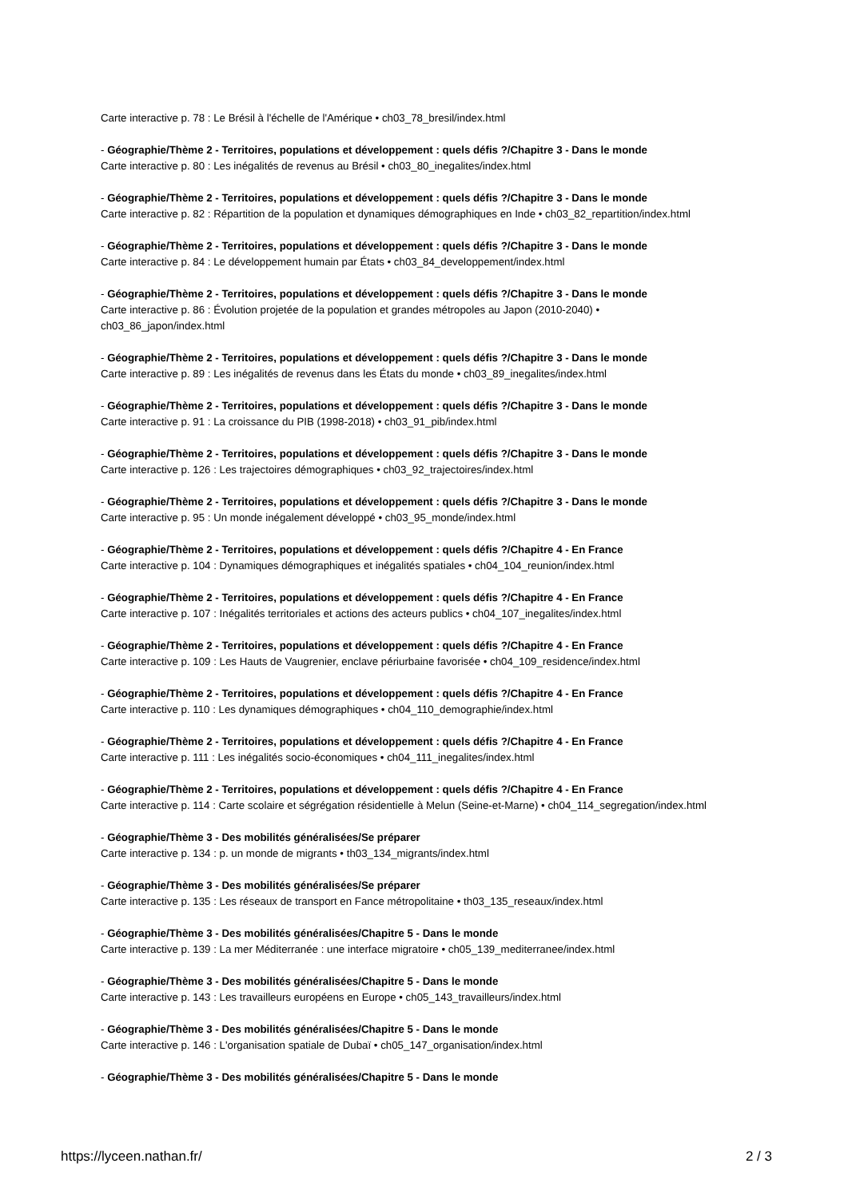Carte interactive p. 78 : Le Brésil à l'échelle de l'Amérique • ch03_78_bresil/index.html
- Géographie/Thème 2 - Territoires, populations et développement : quels défis ?/Chapitre 3 - Dans le monde
Carte interactive p. 80 : Les inégalités de revenus au Brésil • ch03_80_inegalites/index.html
- Géographie/Thème 2 - Territoires, populations et développement : quels défis ?/Chapitre 3 - Dans le monde
Carte interactive p. 82 : Répartition de la population et dynamiques démographiques en Inde • ch03_82_repartition/index.html
- Géographie/Thème 2 - Territoires, populations et développement : quels défis ?/Chapitre 3 - Dans le monde
Carte interactive p. 84 : Le développement humain par États • ch03_84_developpement/index.html
- Géographie/Thème 2 - Territoires, populations et développement : quels défis ?/Chapitre 3 - Dans le monde
Carte interactive p. 86 : Évolution projetée de la population et grandes métropoles au Japon (2010-2040) •
ch03_86_japon/index.html
- Géographie/Thème 2 - Territoires, populations et développement : quels défis ?/Chapitre 3 - Dans le monde
Carte interactive p. 89 : Les inégalités de revenus dans les États du monde • ch03_89_inegalites/index.html
- Géographie/Thème 2 - Territoires, populations et développement : quels défis ?/Chapitre 3 - Dans le monde
Carte interactive p. 91 : La croissance du PIB (1998-2018) • ch03_91_pib/index.html
- Géographie/Thème 2 - Territoires, populations et développement : quels défis ?/Chapitre 3 - Dans le monde
Carte interactive p. 126 : Les trajectoires démographiques • ch03_92_trajectoires/index.html
- Géographie/Thème 2 - Territoires, populations et développement : quels défis ?/Chapitre 3 - Dans le monde
Carte interactive p. 95 : Un monde inégalement développé • ch03_95_monde/index.html
- Géographie/Thème 2 - Territoires, populations et développement : quels défis ?/Chapitre 4 - En France
Carte interactive p. 104 : Dynamiques démographiques et inégalités spatiales • ch04_104_reunion/index.html
- Géographie/Thème 2 - Territoires, populations et développement : quels défis ?/Chapitre 4 - En France
Carte interactive p. 107 : Inégalités territoriales et actions des acteurs publics • ch04_107_inegalites/index.html
- Géographie/Thème 2 - Territoires, populations et développement : quels défis ?/Chapitre 4 - En France
Carte interactive p. 109 : Les Hauts de Vaugrenier, enclave périurbaine favorisée • ch04_109_residence/index.html
- Géographie/Thème 2 - Territoires, populations et développement : quels défis ?/Chapitre 4 - En France
Carte interactive p. 110 : Les dynamiques démographiques • ch04_110_demographie/index.html
- Géographie/Thème 2 - Territoires, populations et développement : quels défis ?/Chapitre 4 - En France
Carte interactive p. 111 : Les inégalités socio-économiques • ch04_111_inegalites/index.html
- Géographie/Thème 2 - Territoires, populations et développement : quels défis ?/Chapitre 4 - En France
Carte interactive p. 114 : Carte scolaire et ségrégation résidentielle à Melun (Seine-et-Marne) • ch04_114_segregation/index.html
- Géographie/Thème 3 - Des mobilités généralisées/Se préparer
Carte interactive p. 134 : p. un monde de migrants • th03_134_migrants/index.html
- Géographie/Thème 3 - Des mobilités généralisées/Se préparer
Carte interactive p. 135 : Les réseaux de transport en Fance métropolitaine • th03_135_reseaux/index.html
- Géographie/Thème 3 - Des mobilités généralisées/Chapitre 5 - Dans le monde
Carte interactive p. 139 : La mer Méditerranée : une interface migratoire • ch05_139_mediterranee/index.html
- Géographie/Thème 3 - Des mobilités généralisées/Chapitre 5 - Dans le monde
Carte interactive p. 143 : Les travailleurs européens en Europe • ch05_143_travailleurs/index.html
- Géographie/Thème 3 - Des mobilités généralisées/Chapitre 5 - Dans le monde
Carte interactive p. 146 : L'organisation spatiale de Dubaï • ch05_147_organisation/index.html
- Géographie/Thème 3 - Des mobilités généralisées/Chapitre 5 - Dans le monde
https://lyceen.nathan.fr/ 2 / 3